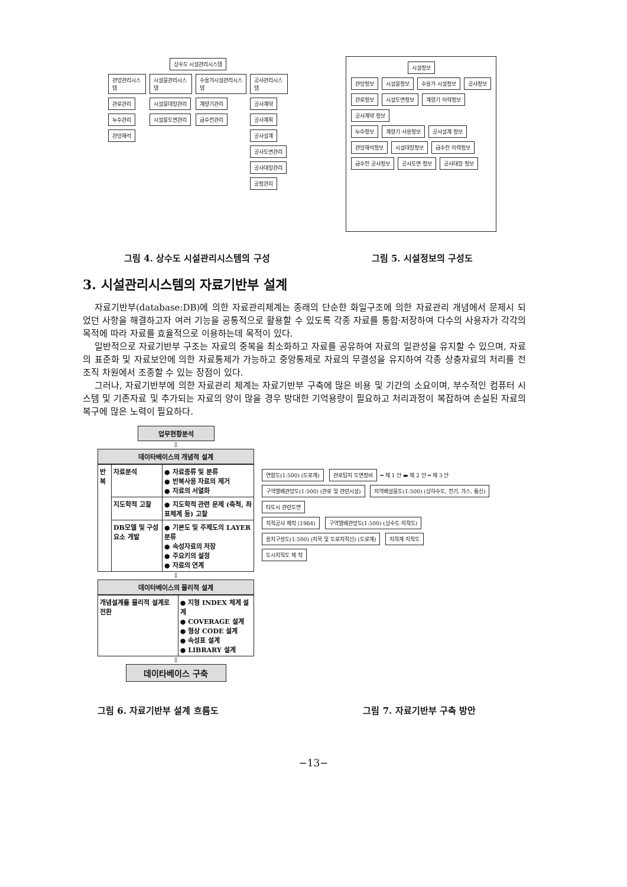상수도 시설관리시스템
관망관리시스템
관로관리
누수관리
관망해석
시설물관리시스템
시설물대장관리
시설물도면관리
수용가시설관리시스템
계량기관리
급수전관리
공사관리시스템
공사계약
공사계획
공사설계
공사도면관리
공사대장관리
공정관리
시설정보
관망정보 시설물정보 수용가 시설정보 공사정보
관로정보 시설도면정보 계량기 이력정보 공사계약 정보
누수정보 계량기 사용정보 공사설계 정보
관망해석정보 시설대장정보 급수전 이력정보 급수전 공사정보 공사도면 정보 공사대장 정보
그림 4. 상수도 시설관리시스템의 구성
그림 5. 시설정보의 구성도
3. 시설관리시스템의 자료기반부 설계
자료기반부(database:DB)에 의한 자료관리체계는 종래의 단순한 화일구조에 의한 자료관리 개념에서 문제시 되었던 사항을 해결하고자 여러 기능을 공통적으로 활용할 수 있도록 각종 자료를 통합·저장하여 다수의 사용자가 각각의 목적에 따라 자료를 효율적으로 이용하는데 목적이 있다.
일반적으로 자료기반부 구조는 자료의 중복을 최소화하고 자료를 공유하여 자료의 일관성을 유지할 수 있으며, 자료의 표준화 및 자료보안에 의한 자료통제가 가능하고 중앙통제로 자료의 무결성을 유지하여 각종 상충자료의 처리를 전조직 차원에서 조종할 수 있는 장점이 있다.
그러나, 자료기반부에 의한 자료관리 체계는 자료기반부 구축에 많은 비용 및 기간의 소요이며, 부수적인 컴퓨터 시스템 및 기존자료 및 추가되는 자료의 양이 많을 경우 방대한 기억용량이 필요하고 처리과정이 복잡하여 손실된 자료의 복구에 많은 노력이 필요하다.
업무현황분석
⇩
데이타베이스의 개념적 설계
| 반복 | 자료분석 | ● 자료종류 및 분류 ● 반복사용 자료의 제거 ● 자료의 서열화 |
| | 지도학적 고찰 | ● 지도학적 관련 문제 (축척, 좌표체계 등) 고찰 |
| | DB모델 및 구성요소 개발 | ● 기본도 및 주제도의 LAYER 분류 ● 속성자료의 저장 ● 주요키의 설정 ● 자료의 연계 |
⇩
데이타베이스의 물리적 설계
| 개념설계를 물리적 설계로 전환 | ● 지형 INDEX 체계 설계 ● COVERAGE 설계 ● 형상 CODE 설계 ● 속성표 설계 ● LIBRARY 설계 |
⇩
데이타베이스 구축
연합도(1:500) (도로계) 관로탐지 도면정비 ━ 제 1 안 ▬ 제 2 안 ═ 제 3 안
구역별배관망도(1:500) (관로 및 관련시설) 지역배설물도(1:500) (상하수도, 전기, 가스, 통신) 타도시 관련도면
지적공사 제작 (1984) 구역별배관망도(1:500) (상수도·지적도) 용지구성도(1:500) (지목 및 도로지적선) (도로계) 지적계 지적도
도시지적도 제 작
그림 6. 자료기반부 설계 흐름도 그림 7. 자료기반부 구축 방안
−13−